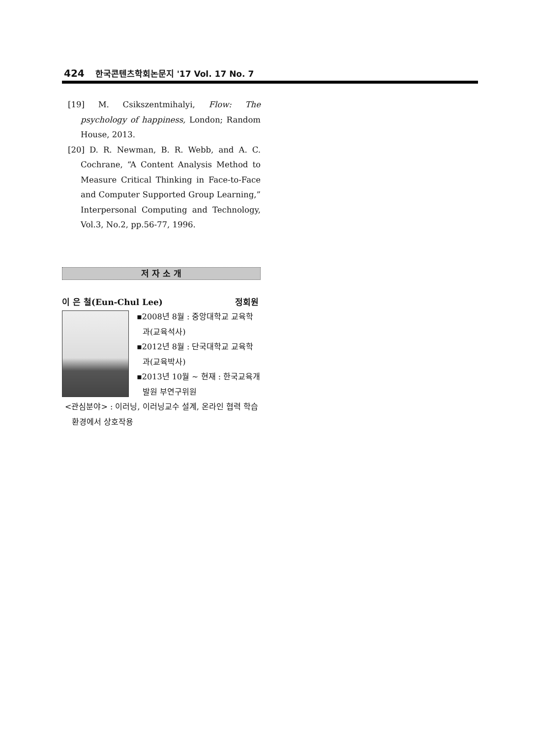424 한국콘텐츠학회논문지 '17 Vol. 17 No. 7
[19] M. Csikszentmihalyi, Flow: The psychology of happiness, London; Random House, 2013.
[20] D. R. Newman, B. R. Webb, and A. C. Cochrane, “A Content Analysis Method to Measure Critical Thinking in Face-to-Face and Computer Supported Group Learning,” Interpersonal Computing and Technology, Vol.3, No.2, pp.56-77, 1996.
저 자 소 개
이 은 철(Eun-Chul Lee) 정회원
▪2008년 8월 : 중앙대학교 교육학과(교육석사)
▪2012년 8월 : 단국대학교 교육학과(교육박사)
▪2013년 10월 ~ 현재 : 한국교육개발원 부연구위원
<관심분야> : 이러닝, 이러닝교수 설계, 온라인 협력 학습환경에서 상호작용